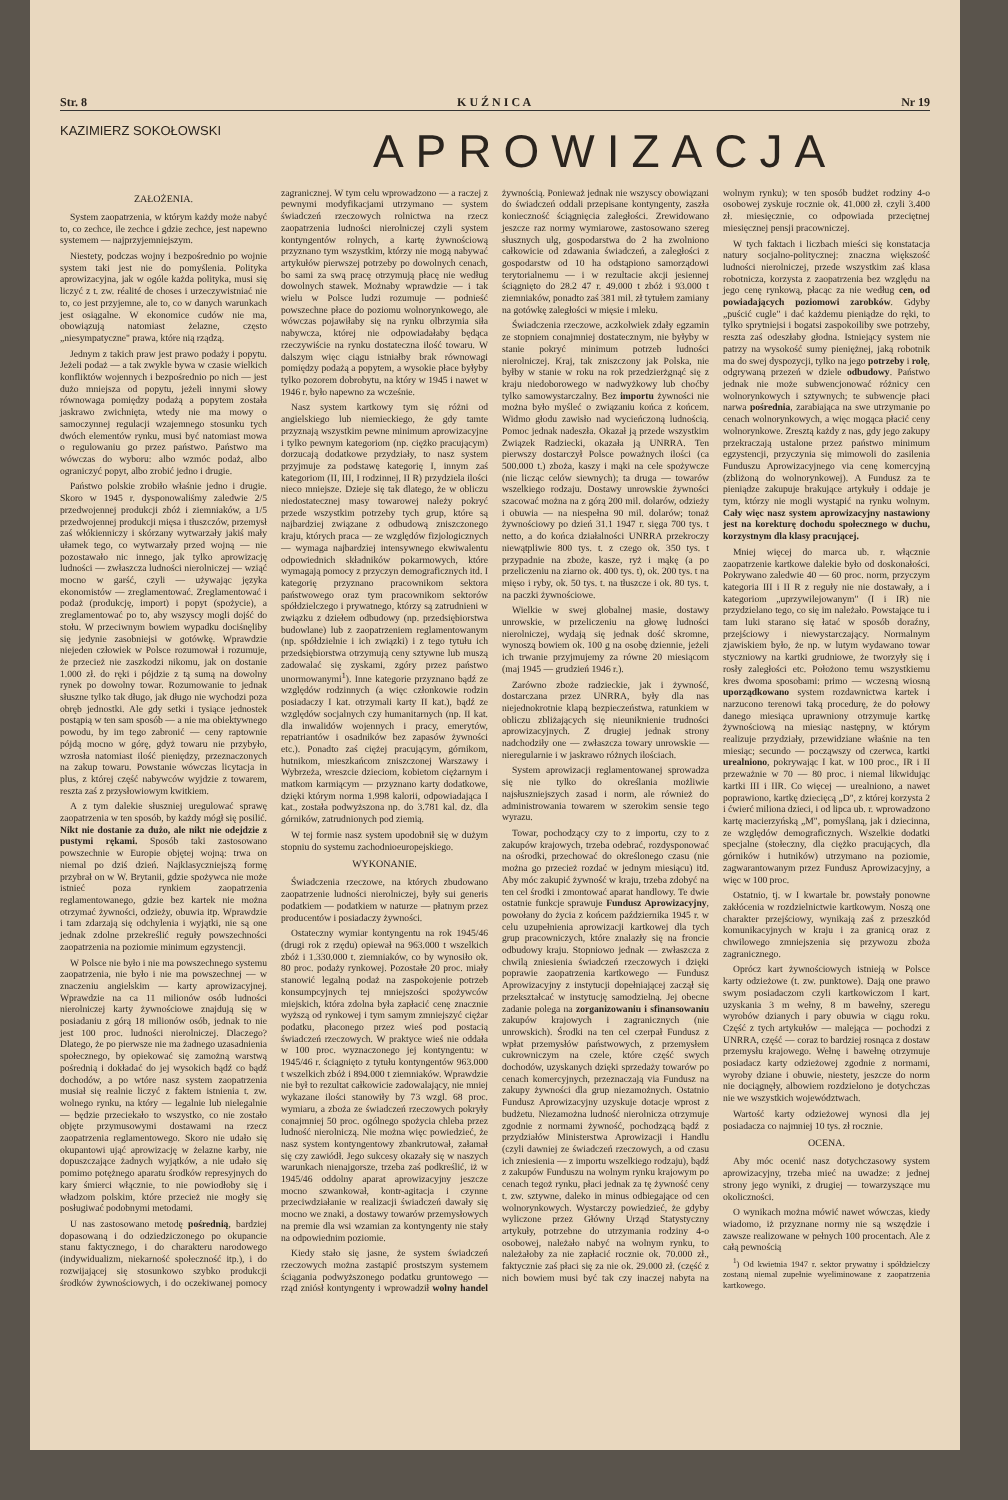Str. 8 K U Ź N I C A Nr 19
KAZIMIERZ SOKOŁOWSKI
APROWIZACJA
ZAŁOŻENIA.
System zaopatrzenia, w którym każdy może nabyć to, co zechce, ile zechce i gdzie zechce, jest napewno systemem — najprzyjemniejszym.
Niestety, podczas wojny i bezpośrednio po wojnie system taki jest nie do pomyślenia. Polityka aprowizacyjna, jak w ogóle każda polityka, musi się liczyć z t. zw. réalité de choses i urzeczywistniać nie to, co jest przyjemne, ale to, co w danych warunkach jest osiągalne. W ekonomice cudów nie ma, obowiązują natomiast żelazne, często „niesympatyczne" prawa, które nią rządzą.
Jednym z takich praw jest prawo podaży i popytu. Jeżeli podaż — a tak zwykle bywa w czasie wielkich konfliktów wojennych i bezpośrednio po nich — jest dużo mniejsza od popytu, jeżeli innymi słowy równowaga pomiędzy podażą a popytem została jaskrawo zwichnięta, wtedy nie ma mowy o samoczynnej regulacji wzajemnego stosunku tych dwóch elementów rynku, musi być natomiast mowa o regulowaniu go przez państwo. Państwo ma wówczas do wyboru: albo wzmóc podaż, albo ograniczyć popyt, albo zrobić jedno i drugie.
Państwo polskie zrobiło właśnie jedno i drugie. Skoro w 1945 r. dysponowaliśmy zaledwie 2/5 przedwojennej produkcji zbóż i ziemniaków, a 1/5 przedwojennej produkcji mięsa i tłuszczów, przemysł zaś włókienniczy i skórzany wytwarzały jakiś mały ułamek tego, co wytwarzały przed wojną — nie pozostawało nic innego, jak tylko aprowizację ludności — zwłaszcza ludności nierolniczej — wziąć mocno w garść, czyli — używając języka ekonomistów — zreglamentować. Zreglamentować i podaż (produkcję, import) i popyt (spożycie), a zreglamentować po to, aby wszyscy mogli dojść do stołu. W przeciwnym bowiem wypadku dociśnęliby się jedynie zasobniejsi w gotówkę. Wprawdzie niejeden człowiek w Polsce rozumował i rozumuje, że przecież nie zaszkodzi nikomu, jak on dostanie 1.000 zł. do ręki i pójdzie z tą sumą na dowolny rynek po dowolny towar. Rozumowanie to jednak słuszne tylko tak długo, jak długo nie wychodzi poza obręb jednostki. Ale gdy setki i tysiące jednostek postąpią w ten sam sposób — a nie ma obiektywnego powodu, by im tego zabronić — ceny raptownie pójdą mocno w górę, gdyż towaru nie przybyło, wzrosła natomiast ilość pieniędzy, przeznaczonych na zakup towaru. Powstanie wówczas licytacja in plus, z której część nabywców wyjdzie z towarem, reszta zaś z przysłowiowym kwitkiem.
A z tym dalekie słuszniej uregulować sprawę zaopatrzenia w ten sposób, by każdy mógł się posilić. Nikt nie dostanie za dużo, ale nikt nie odejdzie z pustymi rękami. Sposób taki zastosowano powszechnie w Europie objętej wojną: trwa on niemal po dziś dzień. Najklasyczniejszą formę przybrał on w W. Brytanii, gdzie spożywca nie może istnieć poza rynkiem zaopatrzenia reglamentowanego, gdzie bez kartek nie można otrzymać żywności, odzieży, obuwia itp. Wprawdzie i tam zdarzają się odchylenia i wyjątki, nie są one jednak zdolne przekreślić reguły powszechności zaopatrzenia na poziomie minimum egzystencji.
W Polsce nie było i nie ma powszechnego systemu zaopatrzenia, nie było i nie ma powszechnej — w znaczeniu angielskim — karty aprowizacyjnej. Wprawdzie na ca 11 milionów osób ludności nierolniczej karty żywnościowe znajdują się w posiadaniu z górą 18 milionów osób, jednak to nie jest 100 proc. ludności nierolniczej. Dlaczego? Dlatego, że po pierwsze nie ma żadnego uzasadnienia społecznego, by opiekować się zamożną warstwą pośrednią i dokładać do jej wysokich bądź co bądź dochodów, a po wtóre nasz system zaopatrzenia musiał się realnie liczyć z faktem istnienia t. zw. wolnego rynku, na który — legalnie lub nielegalnie — będzie przeciekało to wszystko, co nie zostało objęte przymusowymi dostawami na rzecz zaopatrzenia reglamentowego. Skoro nie udało się okupantowi ująć aprowizację w żelazne karby, nie dopuszczające żadnych wyjątków, a nie udało się pomimo potężnego aparatu środków represyjnych do kary śmierci włącznie, to nie powiodłoby się i władzom polskim, które przecież nie mogły się posługiwać podobnymi metodami.
U nas zastosowano metodę pośrednią, bardziej dopasowaną i do odziedziczonego po okupancie stanu faktycznego, i do charakteru narodowego (indywidualizm, niekarność społeczność itp.), i do rozwijającej się stosunkowo szybko produkcji środków żywnościowych, i do oczekiwanej pomocy zagranicznej. W tym celu wprowadzono — a raczej z pewnymi modyfikacjami utrzymano — system świadczeń rzeczowych rolnictwa na rzecz zaopatrzenia ludności nierolniczej czyli system kontyngentów rolnych, a kartę żywnościową przyznano tym wszystkim, którzy nie mogą nabywać artykułów pierwszej potrzeby po dowolnych cenach, bo sami za swą pracę otrzymują płacę nie według dowolnych stawek. Możnaby wprawdzie — i tak wielu w Polsce ludzi rozumuje — podnieść powszechne płace do poziomu wolnorynkowego, ale wówczas pojawiłaby się na rynku olbrzymia siła nabywcza, której nie odpowiadałaby będąca rzeczywiście na rynku dostateczna ilość towaru. W dalszym więc ciągu istniałby brak równowagi pomiędzy podażą a popytem, a wysokie płace byłyby tylko pozorem dobrobytu, na który w 1945 i nawet w 1946 r. było napewno za wcześnie.
Nasz system kartkowy tym się różni od angielskiego lub niemieckiego, że gdy tamte przyznają wszystkim pewne minimum aprowizacyjne i tylko pewnym kategoriom (np. ciężko pracującym) dorzucają dodatkowe przydziały, to nasz system przyjmuje za podstawę kategorię I, innym zaś kategoriom (II, III, I rodzinnej, II R) przydziela ilości nieco mniejsze. Dzieje się tak dlatego, że w obliczu niedostatecznej masy towarowej należy pokryć przede wszystkim potrzeby tych grup, które są najbardziej związane z odbudową zniszczonego kraju, których praca — ze względów fizjologicznych — wymaga najbardziej intensywnego ekwiwalentu odpowiednich składników pokarmowych, które wymagają pomocy z przyczyn demograficznych itd. I kategorię przyznano pracownikom sektora państwowego oraz tym pracownikom sektorów spółdzielczego i prywatnego, którzy są zatrudnieni w związku z dziełem odbudowy (np. przedsiębiorstwa budowlane) lub z zaopatrzeniem reglamentowanym (np. spółdzielnie i ich związki) i z tego tytułu ich przedsiębiorstwa otrzymują ceny sztywne lub muszą zadowalać się zyskami, zgóry przez państwo unormowanymi<sup>1</sup>). Inne kategorie przyznano bądź ze względów rodzinnych (a więc członkowie rodzin posiadaczy I kat. otrzymali karty II kat.), bądź ze względów socjalnych czy humanitarnych (np. II kat. dla inwalidów wojennych i pracy, emerytów, repatriantów i osadników bez zapasów żywności etc.). Ponadto zaś ciężej pracującym, górnikom, hutnikom, mieszkańcom zniszczonej Warszawy i Wybrzeża, wreszcie dzieciom, kobietom ciężarnym i matkom karmiącym — przyznano karty dodatkowe, dzięki którym norma 1.998 kalorii, odpowiadająca I kat., została podwyższona np. do 3.781 kal. dz. dla górników, zatrudnionych pod ziemią.
W tej formie nasz system upodobnił się w dużym stopniu do systemu zachodnioeuropejskiego.
WYKONANIE.
Świadczenia rzeczowe, na których zbudowano zaopatrzenie ludności nierolniczej, były sui generis podatkiem — podatkiem w naturze — płatnym przez producentów i posiadaczy żywności.
Ostateczny wymiar kontyngentu na rok 1945/46 (drugi rok z rzędu) opiewał na 963.000 t wszelkich zbóż i 1.330.000 t. ziemniaków, co by wynosiło ok. 80 proc. podaży rynkowej. Pozostałe 20 proc. miały stanowić legalną podaż na zaspokojenie potrzeb konsumpcyjnych tej mniejszości spożywców miejskich, która zdolna była zapłacić cenę znacznie wyższą od rynkowej i tym samym zmniejszyć ciężar podatku, płaconego przez wieś pod postacią świadczeń rzeczowych. W praktyce wieś nie oddała w 100 proc. wyznaczonego jej kontyngentu: w 1945/46 r. ściągnięto z tytułu kontyngentów 963.000 t wszelkich zbóż i 894.000 t ziemniaków. Wprawdzie nie był to rezultat całkowicie zadowalający, nie mniej wykazane ilości stanowiły by 73 wzgl. 68 proc. wymiaru, a zboża ze świadczeń rzeczowych pokryły conajmniej 50 proc. ogólnego spożycia chleba przez ludność nierolniczą. Nie można więc powiedzieć, że nasz system kontyngentowy zbankrutował, załamał się czy zawiódł. Jego sukcesy okazały się w naszych warunkach nienajgorsze, trzeba zaś podkreślić, iż w 1945/46 oddolny aparat aprowizacyjny jeszcze mocno szwankował, kontr-agitacja i czynne przeciwdziałanie w realizacji świadczeń dawały się mocno we znaki, a dostawy towarów przemysłowych na premie dla wsi wzamian za kontyngenty nie stały na odpowiednim poziomie.
Kiedy stało się jasne, że system świadczeń rzeczowych można zastąpić prostszym systemem ściągania podwyższonego podatku gruntowego — rząd zniósł kontyngenty i wprowadził wolny handel żywnością. Ponieważ jednak nie wszyscy obowiązani do świadczeń oddali przepisane kontyngenty, zaszła konieczność ściągnięcia zaległości. Zrewidowano jeszcze raz normy wymiarowe, zastosowano szereg słusznych ulg, gospodarstwa do 2 ha zwolniono całkowicie od zdawania świadczeń, a zaległości z gospodarstw od 10 ha odstąpiono samorządowi terytorialnemu — i w rezultacie akcji jesiennej ściągnięto do 28.2 47 r. 49.000 t zbóż i 93.000 t ziemniaków, ponadto zaś 381 mil. zł tytułem zamiany na gotówkę zaległości w mięsie i mleku.
Świadczenia rzeczowe, aczkolwiek zdały egzamin ze stopniem conajmniej dostatecznym, nie byłyby w stanie pokryć minimum potrzeb ludności nierolniczej. Kraj, tak zniszczony jak Polska, nie byłby w stanie w roku na rok przedzierżgnąć się z kraju niedoborowego w nadwyżkowy lub choćby tylko samowystarczalny. Bez importu żywności nie można było myśleć o związaniu końca z końcem. Widmo głodu zawisło nad wycieńczoną ludnością. Pomoc jednak nadeszła. Okazał ją przede wszystkim Związek Radziecki, okazała ją UNRRA. Ten pierwszy dostarczył Polsce poważnych ilości (ca 500.000 t.) zboża, kaszy i mąki na cele spożywcze (nie licząc celów siewnych); ta druga — towarów wszelkiego rodzaju. Dostawy unrowskie żywności szacować można na z górą 200 mil. dolarów, odzieży i obuwia — na niespełna 90 mil. dolarów; tonaż żywnościowy po dzień 31.1 1947 r. sięga 700 tys. t netto, a do końca działalności UNRRA przekroczy niewątpliwie 800 tys. t. z czego ok. 350 tys. t przypadnie na zboże, kasze, ryż i mąkę (a po przeliczeniu na ziarno ok. 400 tys. t), ok. 200 tys. t na mięso i ryby, ok. 50 tys. t. na tłuszcze i ok. 80 tys. t. na paczki żywnościowe.
Wielkie w swej globalnej masie, dostawy unrowskie, w przeliczeniu na głowę ludności nierolniczej, wydają się jednak dość skromne, wynoszą bowiem ok. 100 g na osobę dziennie, jeżeli ich trwanie przyjmujemy za równe 20 miesiącom (maj 1945 — grudzień 1946 r.).
Zarówno zboże radzieckie, jak i żywność, dostarczana przez UNRRA, były dla nas niejednokrotnie klapą bezpieczeństwa, ratunkiem w obliczu zbliżających się nieuniknienie trudności aprowizacyjnych. Z drugiej jednak strony nadchodziły one — zwłaszcza towary unrowskie — nieregularnie i w jaskrawo różnych ilościach.
System aprowizacji reglamentowanej sprowadza się nie tylko do określania możliwie najsłuszniejszych zasad i norm, ale również do administrowania towarem w szerokim sensie tego wyrazu.
Towar, pochodzący czy to z importu, czy to z zakupów krajowych, trzeba odebrać, rozdysponować na ośrodki, przechować do określonego czasu (nie można go przecież rozdać w jednym miesiącu) itd. Aby móc zakupić żywność w kraju, trzeba zdobyć na ten cel środki i zmontować aparat handlowy. Te dwie ostatnie funkcje sprawuje Fundusz Aprowizacyjny, powołany do życia z końcem października 1945 r. w celu uzupełnienia aprowizacji kartkowej dla tych grup pracowniczych, które znalazły się na froncie odbudowy kraju. Stopniowo jednak — zwłaszcza z chwilą zniesienia świadczeń rzeczowych i dzięki poprawie zaopatrzenia kartkowego — Fundusz Aprowizacyjny z instytucji dopełniającej zaczął się przekształcać w instytucję samodzielną. Jej obecne zadanie polega na zorganizowaniu i sfinansowaniu zakupów krajowych i zagranicznych (nie unrowskich). Środki na ten cel czerpał Fundusz z wpłat przemysłów państwowych, z przemysłem cukrowniczym na czele, które część swych dochodów, uzyskanych dzięki sprzedaży towarów po cenach komercyjnych, przeznaczają via Fundusz na zakupy żywności dla grup niezamożnych. Ostatnio Fundusz Aprowizacyjny uzyskuje dotacje wprost z budżetu. Niezamożna ludność nierolnicza otrzymuje zgodnie z normami żywność, pochodzącą bądź z przydziałów Ministerstwa Aprowizacji i Handlu (czyli dawniej ze świadczeń rzeczowych, a od czasu ich zniesienia — z importu wszelkiego rodzaju), bądź z zakupów Funduszu na wolnym rynku krajowym po cenach tegoż rynku, płaci jednak za tę żywność ceny t. zw. sztywne, daleko in minus odbiegające od cen wolnorynkowych. Wystarczy powiedzieć, że gdyby wyliczone przez Główny Urząd Statystyczny artykuły, potrzebne do utrzymania rodziny 4-o osobowej, należało nabyć na wolnym rynku, to należałoby za nie zapłacić rocznie ok. 70.000 zł., faktycznie zaś płaci się za nie ok. 29.000 zł. (część z nich bowiem musi być tak czy inaczej nabyta na wolnym rynku); w ten sposób budżet rodziny 4-o osobowej zyskuje rocznie ok. 41.000 zł. czyli 3.400 zł. miesięcznie, co odpowiada przeciętnej miesięcznej pensji pracowniczej.
W tych faktach i liczbach mieści się konstatacja natury socjalno-politycznej: znaczna większość ludności nierolniczej, przede wszystkim zaś klasa robotnicza, korzysta z zaopatrzenia bez względu na jego cenę rynkową, płacąc za nie według cen, od powiadających poziomowi zarobków. Gdyby „puścić cugle" i dać każdemu pieniądze do ręki, to tylko sprytniejsi i bogatsi zaspokoiliby swe potrzeby, reszta zaś odeszłaby głodna. Istniejący system nie patrzy na wysokość sumy pieniężnej, jaką robotnik ma do swej dyspozycji, tylko na jego potrzeby i rolę, odgrywaną przezeń w dziele odbudowy. Państwo jednak nie może subwencjonować różnicy cen wolnorynkowych i sztywnych; te subwencje płaci narwa pośrednia, zarabiająca na swe utrzymanie po cenach wolnorynkowych, a więc mogąca płacić ceny wolnorynkowe. Zresztą każdy z nas, gdy jego zakupy przekraczają ustalone przez państwo minimum egzystencji, przyczynia się mimowoli do zasilenia Funduszu Aprowizacyjnego via cenę komercyjną (zbliżoną do wolnorynkowej). A Fundusz za te pieniądze zakupuje brakujące artykuły i oddaje je tym, którzy nie mogli wystąpić na rynku wolnym. Cały więc nasz system aprowizacyjny nastawiony jest na korekturę dochodu społecznego w duchu, korzystnym dla klasy pracującej.
Mniej więcej do marca ub. r. włącznie zaopatrzenie kartkowe dalekie było od doskonałości. Pokrywano zaledwie 40 — 60 proc. norm, przyczym kategoria III i II R z reguły nie nie dostawały, a i kategoriom „uprzywilejowanym" (I i IR) nie przydzielano tego, co się im należało. Powstające tu i tam luki starano się łatać w sposób doraźny, przejściowy i niewystarczający. Normalnym zjawiskiem było, że np. w lutym wydawano towar styczniowy na kartki grudniowe, że tworzyły się i rosły zaległości etc. Położono temu wszystkiemu kres dwoma sposobami: primo — wczesną wiosną uporządkowano system rozdawnictwa kartek i narzucono terenowi taką procedurę, że do połowy danego miesiąca uprawniony otrzymuje kartkę żywnościową na miesiąc następny, w którym realizuje przydziały, przewidziane właśnie na ten miesiąc; secundo — począwszy od czerwca, kartki urealniono, pokrywając I kat. w 100 proc., IR i II przeważnie w 70 — 80 proc. i niemal likwidując kartki III i IIR. Co więcej — urealniono, a nawet poprawiono, kartkę dziecięcą „D", z której korzysta 2 i ćwierć miliona dzieci, i od lipca ub. r. wprowadzono kartę macierzyńską „M", pomyślaną, jak i dziecinna, ze względów demograficznych. Wszelkie dodatki specjalne (stołeczny, dla ciężko pracujących, dla górników i hutników) utrzymano na poziomie, zagwarantowanym przez Fundusz Aprowizacyjny, a więc w 100 proc.
Ostatnio, tj. w I kwartale br. powstały ponowne zakłócenia w rozdzielnictwie kartkowym. Noszą one charakter przejściowy, wynikają zaś z przeszkód komunikacyjnych w kraju i za granicą oraz z chwilowego zmniejszenia się przywozu zboża zagranicznego.
Oprócz kart żywnościowych istnieją w Polsce karty odzieżowe (t. zw. punktowe). Dają one prawo swym posiadaczom czyli kartkowiczom I kart. uzyskania 3 m wełny, 8 m bawełny, szeregu wyrobów dzianych i pary obuwia w ciągu roku. Część z tych artykułów — malejąca — pochodzi z UNRRA, część — coraz to bardziej rosnąca z dostaw przemysłu krajowego. Wełnę i bawełnę otrzymuje posiadacz karty odzieżowej zgodnie z normami, wyroby dziane i obuwie, niestety, jeszcze do norm nie dociągnęły, albowiem rozdzielono je dotychczas nie we wszystkich województwach.
Wartość karty odzieżowej wynosi dla jej posiadacza co najmniej 10 tys. zł rocznie.
OCENA.
Aby móc ocenić nasz dotychczasowy system aprowizacyjny, trzeba mieć na uwadze: z jednej strony jego wyniki, z drugiej — towarzyszące mu okoliczności.
O wynikach można mówić nawet wówczas, kiedy wiadomo, iż przyznane normy nie są wszędzie i zawsze realizowane w pełnych 100 procentach. Ale z całą pewnością
<sup>1</sup>) Od kwietnia 1947 r. sektor prywatny i spółdzielczy zostaną niemal zupełnie wyeliminowane z zaopatrzenia kartkowego.